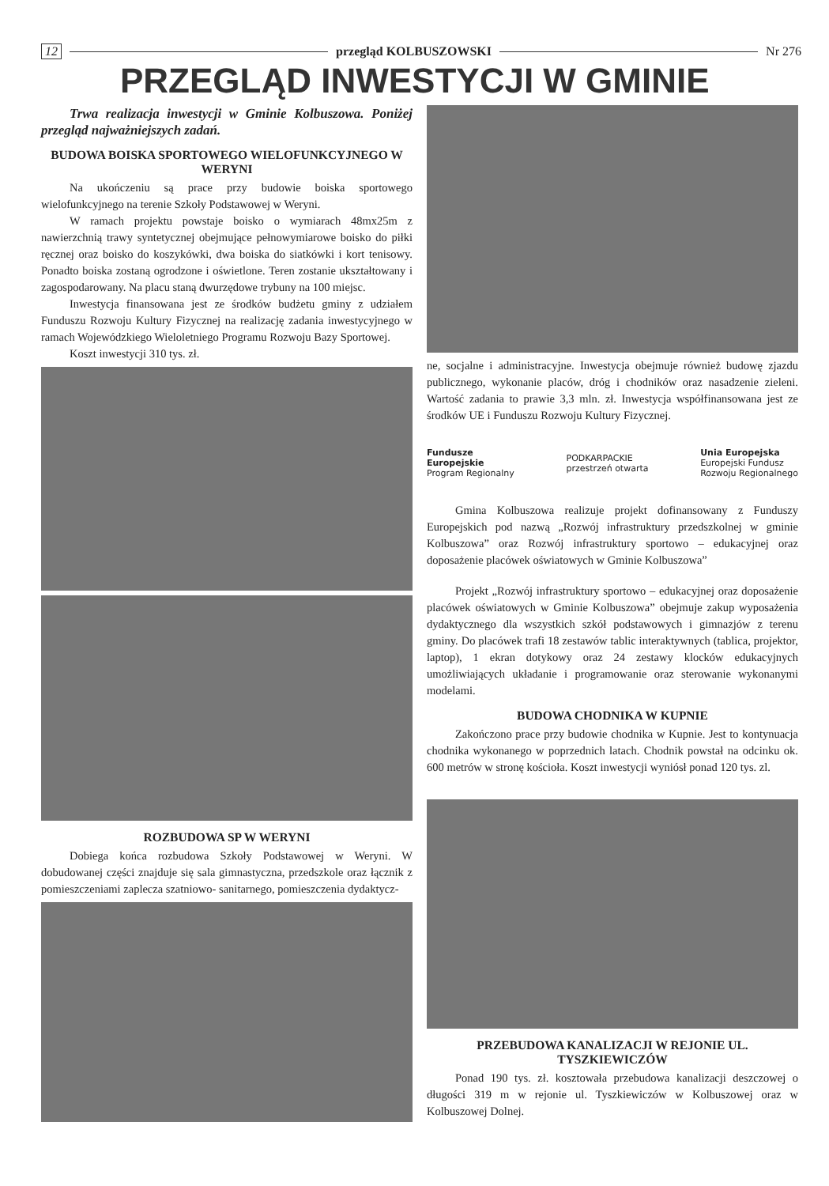12 przegląd KOLBUSZOWSKI Nr 276
PRZEGLĄD INWESTYCJI W GMINIE
Trwa realizacja inwestycji w Gminie Kolbuszowa. Poniżej przegląd najważniejszych zadań.
BUDOWA BOISKA SPORTOWEGO WIELOFUNKCYJNEGO W WERYNI
Na ukończeniu są prace przy budowie boiska sportowego wielofunkcyjnego na terenie Szkoły Podstawowej w Weryni.
W ramach projektu powstaje boisko o wymiarach 48mx25m z nawierzchnią trawy syntetycznej obejmujące pełnowymiarowe boisko do piłki ręcznej oraz boisko do koszykówki, dwa boiska do siatkówki i kort tenisowy. Ponadto boiska zostaną ogrodzone i oświetlone. Teren zostanie ukształtowany i zagospodarowany. Na placu staną dwurzędowe trybuny na 100 miejsc.
Inwestycja finansowana jest ze środków budżetu gminy z udziałem Funduszu Rozwoju Kultury Fizycznej na realizację zadania inwestycyjnego w ramach Wojewódzkiego Wieloletniego Programu Rozwoju Bazy Sportowej.
Koszt inwestycji 310 tys. zł.
ROZBUDOWA SP W WERYNI
Dobiega końca rozbudowa Szkoły Podstawowej w Weryni. W dobudowanej części znajduje się sala gimnastyczna, przedszkole oraz łącznik z pomieszczeniami zaplecza szatniowo- sanitarnego, pomieszczenia dydaktycz-
ne, socjalne i administracyjne. Inwestycja obejmuje również budowę zjazdu publicznego, wykonanie placów, dróg i chodników oraz nasadzenie zieleni. Wartość zadania to prawie 3,3 mln. zł. Inwestycja współfinansowana jest ze środków UE i Funduszu Rozwoju Kultury Fizycznej.
Fundusze
Europejskie
Program Regionalny
PODKARPACKIE
przestrzeń otwarta
Unia Europejska
Europejski Fundusz
Rozwoju Regionalnego
Gmina Kolbuszowa realizuje projekt dofinansowany z Funduszy Europejskich pod nazwą „Rozwój infrastruktury przedszkolnej w gminie Kolbuszowa” oraz Rozwój infrastruktury sportowo – edukacyjnej oraz doposażenie placówek oświatowych w Gminie Kolbuszowa”
Projekt „Rozwój infrastruktury sportowo – edukacyjnej oraz doposażenie placówek oświatowych w Gminie Kolbuszowa” obejmuje zakup wyposażenia dydaktycznego dla wszystkich szkół podstawowych i gimnazjów z terenu gminy. Do placówek trafi 18 zestawów tablic interaktywnych (tablica, projektor, laptop), 1 ekran dotykowy oraz 24 zestawy klocków edukacyjnych umożliwiających układanie i programowanie oraz sterowanie wykonanymi modelami.
BUDOWA CHODNIKA W KUPNIE
Zakończono prace przy budowie chodnika w Kupnie. Jest to kontynuacja chodnika wykonanego w poprzednich latach. Chodnik powstał na odcinku ok. 600 metrów w stronę kościoła. Koszt inwestycji wyniósł ponad 120 tys. zl.
PRZEBUDOWA KANALIZACJI W REJONIE UL. TYSZKIEWICZÓW
Ponad 190 tys. zł. kosztowała przebudowa kanalizacji deszczowej o długości 319 m w rejonie ul. Tyszkiewiczów w Kolbuszowej oraz w Kolbuszowej Dolnej.